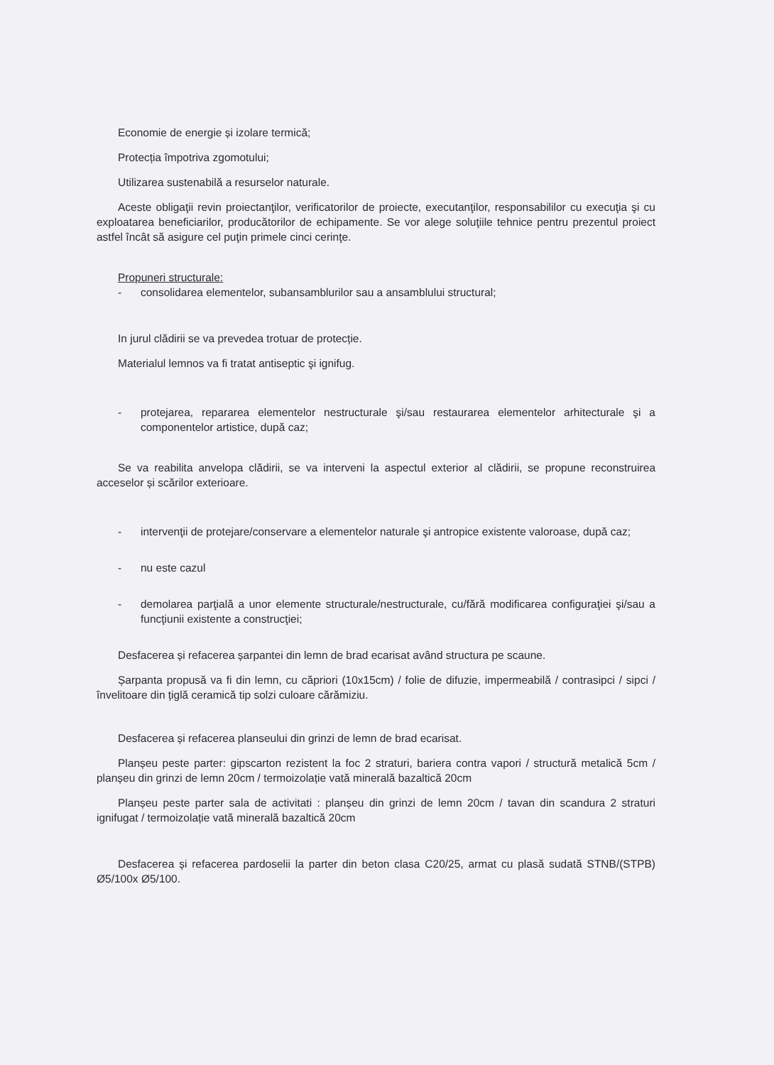Economie de energie și izolare termică;
Protecția împotriva zgomotului;
Utilizarea sustenabilă a resurselor naturale.
Aceste obligaţii revin proiectanţilor, verificatorilor de proiecte, executanţilor, responsabililor cu execuţia şi cu exploatarea beneficiarilor, producătorilor de echipamente. Se vor alege soluţiile tehnice pentru prezentul proiect astfel încât să asigure cel puţin primele cinci cerinţe.
Propuneri structurale:
- consolidarea elementelor, subansamblurilor sau a ansamblului structural;
In jurul clădirii se va prevedea trotuar de protecție.
Materialul lemnos va fi tratat antiseptic şi ignifug.
- protejarea, repararea elementelor nestructurale şi/sau restaurarea elementelor arhitecturale şi a componentelor artistice, după caz;
Se va reabilita anvelopa clădirii, se va interveni la aspectul exterior al clădirii, se propune reconstruirea acceselor și scărilor exterioare.
- intervenţii de protejare/conservare a elementelor naturale şi antropice existente valoroase, după caz;
- nu este cazul
- demolarea parţială a unor elemente structurale/nestructurale, cu/fără modificarea configuraţiei şi/sau a funcţiunii existente a construcţiei;
Desfacerea și refacerea șarpantei din lemn de brad ecarisat având structura pe scaune.
Șarpanta propusă va fi din lemn, cu căpriori (10x15cm) / folie de difuzie, impermeabilă / contrasipci / sipci / învelitoare din țiglă ceramică tip solzi culoare cărămiziu.
Desfacerea și refacerea planseului din grinzi de lemn de brad ecarisat.
Planșeu peste parter: gipscarton rezistent la foc 2 straturi, bariera contra vapori / structură metalică 5cm / planșeu din grinzi de lemn 20cm / termoizolație vată minerală bazaltică 20cm
Planșeu peste parter sala de activitati : planșeu din grinzi de lemn 20cm / tavan din scandura 2 straturi ignifugat / termoizolație vată minerală bazaltică 20cm
Desfacerea și refacerea pardoselii la parter din beton clasa C20/25, armat cu plasă sudată STNB/(STPB) Ø5/100x Ø5/100.